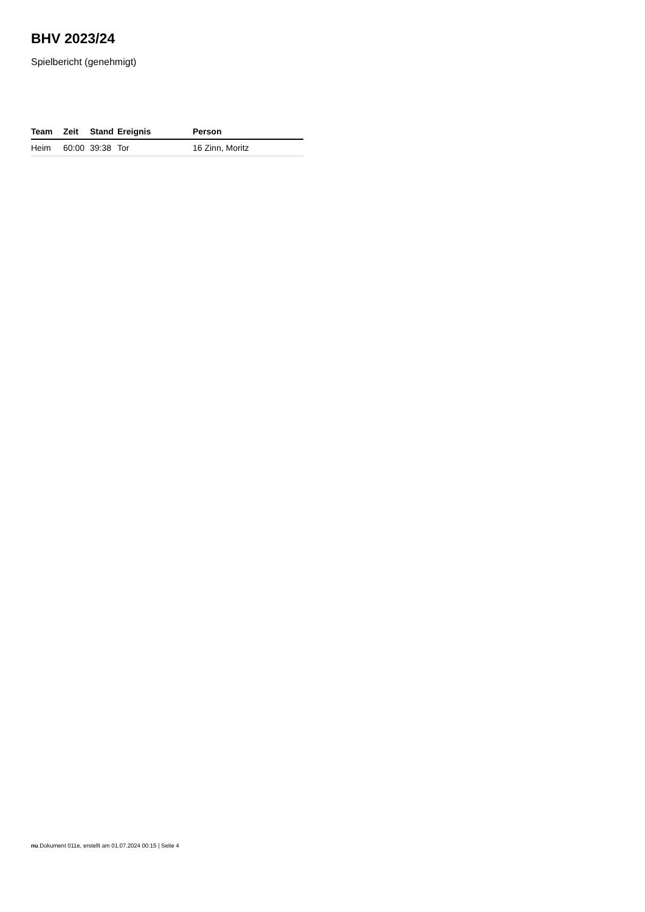BHV 2023/24
Spielbericht (genehmigt)
| Team | Zeit | Stand | Ereignis | Person |
| --- | --- | --- | --- | --- |
| Heim | 60:00 | 39:38 | Tor | 16 Zinn, Moritz |
nu.Dokument 011e, erstellt am 01.07.2024 00:15 | Seite 4